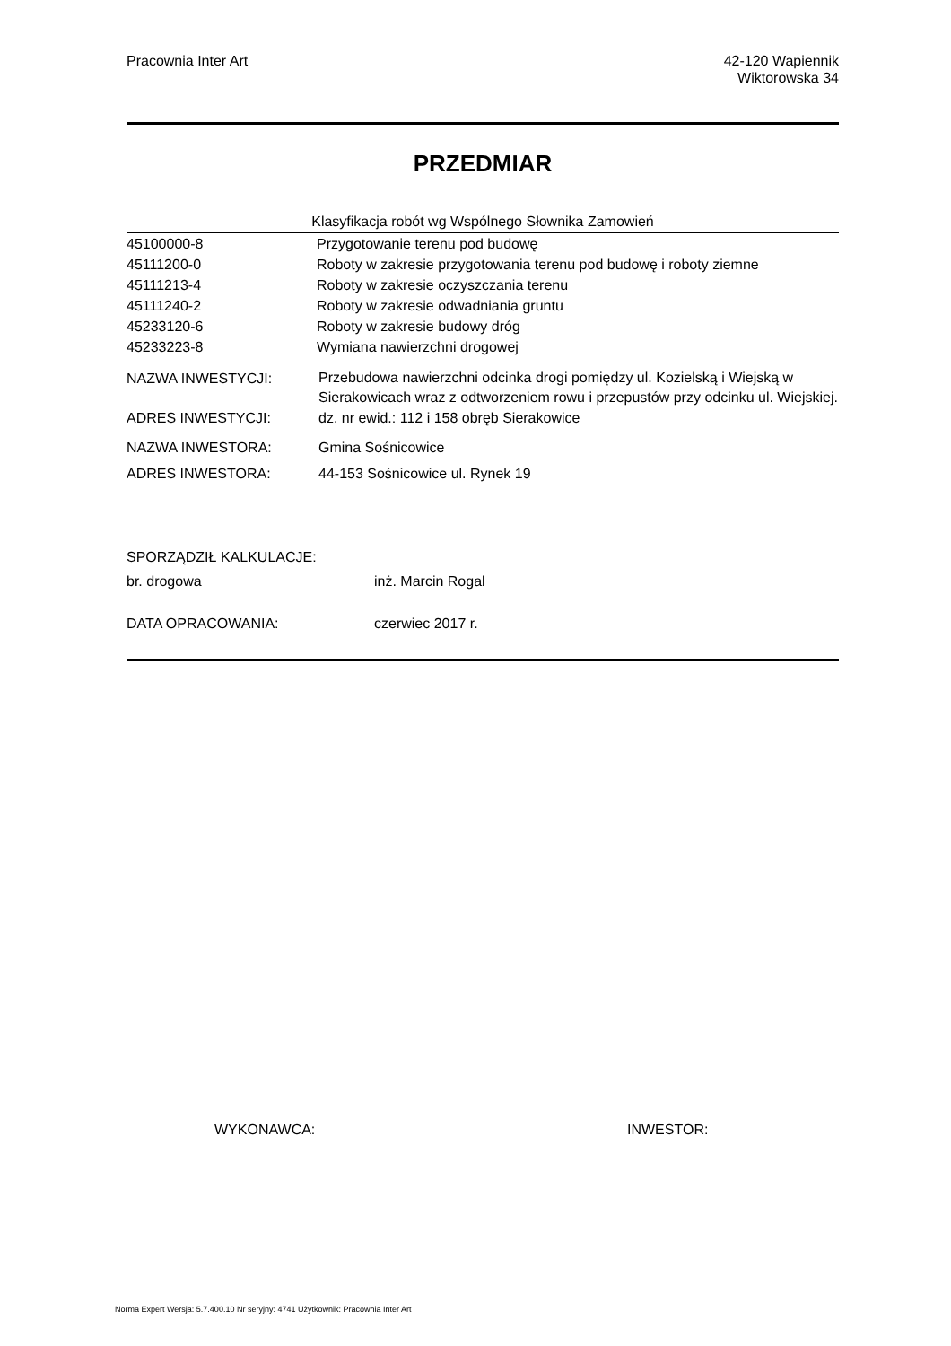Pracownia Inter Art 42-120 Wapiennik
Wiktorowska 34
PRZEDMIAR
Klasyfikacja robót wg Wspólnego Słownika Zamowień
| 45100000-8 | Przygotowanie terenu pod budowę |
| 45111200-0 | Roboty w zakresie przygotowania terenu pod budowę i roboty ziemne |
| 45111213-4 | Roboty w zakresie oczyszczania terenu |
| 45111240-2 | Roboty w zakresie odwadniania gruntu |
| 45233120-6 | Roboty w zakresie budowy dróg |
| 45233223-8 | Wymiana nawierzchni drogowej |
| NAZWA INWESTYCJI: | Przebudowa nawierzchni odcinka drogi pomiędzy ul. Kozielską i Wiejską w Sierakowicach wraz z odtworzeniem rowu i przepustów przy odcinku ul. Wiejskiej. |
| ADRES INWESTYCJI: | dz. nr ewid.: 112 i 158 obręb Sierakowice |
| NAZWA INWESTORA: | Gmina Sośnicowice |
| ADRES INWESTORA: | 44-153 Sośnicowice ul. Rynek 19 |
| SPORZĄDZIŁ KALKULACJE: | |
| br. drogowa | inż. Marcin Rogal |
| DATA OPRACOWANIA: | czerwiec 2017 r. |
| WYKONAWCA: | INWESTOR: |
Norma Expert Wersja: 5.7.400.10 Nr seryjny: 4741 Użytkownik: Pracownia Inter Art